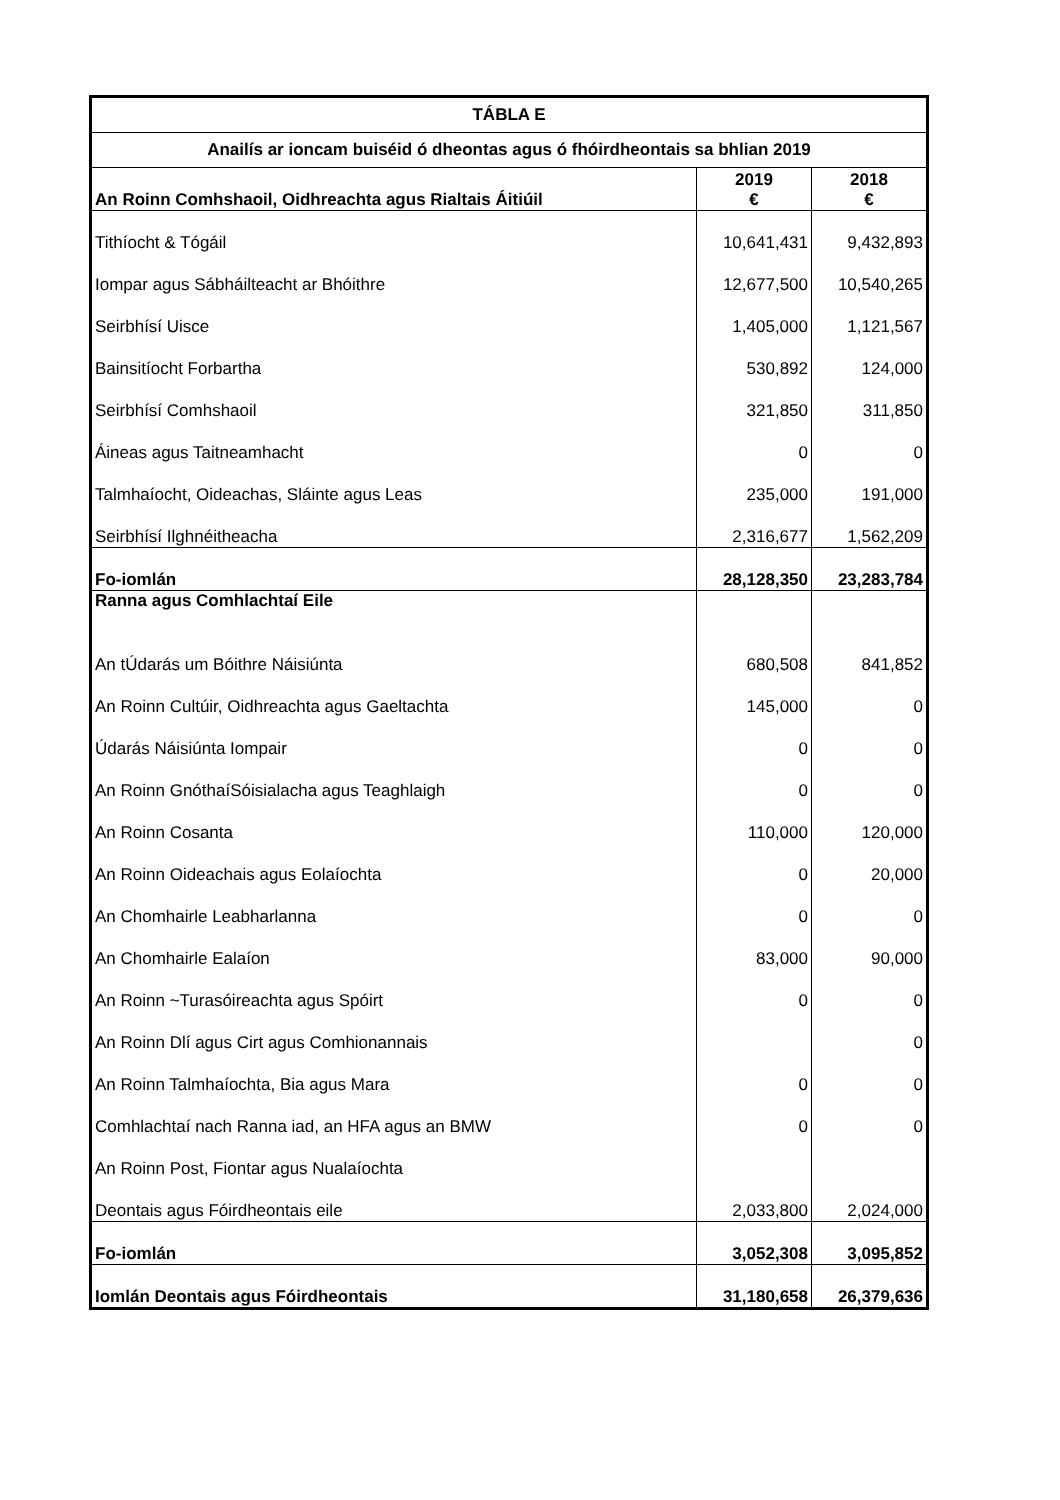| TÁBLA E | | |
| --- | --- | --- |
| Anailís ar ioncam buiséid ó dheontas agus ó fhóirdheontais sa bhlian 2019 | | |
| An Roinn Comhshaoil, Oidhreachta agus Rialtais Áitiúil | 2019 € | 2018 € |
| Tithíocht & Tógáil | 10,641,431 | 9,432,893 |
| Iompar agus Sábháilteacht ar Bhóithre | 12,677,500 | 10,540,265 |
| Seirbhísí Uisce | 1,405,000 | 1,121,567 |
| Bainsitíocht Forbartha | 530,892 | 124,000 |
| Seirbhísí Comhshaoil | 321,850 | 311,850 |
| Áineas agus Taitneamhacht | 0 | 0 |
| Talmhaíocht, Oideachas, Sláinte agus Leas | 235,000 | 191,000 |
| Seirbhísí Ilghnéitheacha | 2,316,677 | 1,562,209 |
| Fo-iomlán | 28,128,350 | 23,283,784 |
| Ranna agus Comhlachtaí Eile | | |
| An tÚdarás um Bóithre Náisiúnta | 680,508 | 841,852 |
| An Roinn Cultúir, Oidhreachta agus Gaeltachta | 145,000 | 0 |
| Údarás Náisiúnta Iompair | 0 | 0 |
| An Roinn GnóthaíSóisialacha agus Teaghlaigh | 0 | 0 |
| An Roinn Cosanta | 110,000 | 120,000 |
| An Roinn Oideachais agus Eolaíochta | 0 | 20,000 |
| An Chomhairle Leabharlanna | 0 | 0 |
| An Chomhairle Ealaíon | 83,000 | 90,000 |
| An Roinn ~Turasóireachta agus Spóirt | 0 | 0 |
| An Roinn Dlí agus Cirt agus Comhionannais | | 0 |
| An Roinn Talmhaíochta, Bia agus Mara | 0 | 0 |
| Comhlachtaí nach Ranna iad, an HFA agus an BMW | 0 | 0 |
| An Roinn Post, Fiontar agus Nualaíochta | | |
| Deontais agus Fóirdheontais eile | 2,033,800 | 2,024,000 |
| Fo-iomlán | 3,052,308 | 3,095,852 |
| Iomlán Deontais agus Fóirdheontais | 31,180,658 | 26,379,636 |